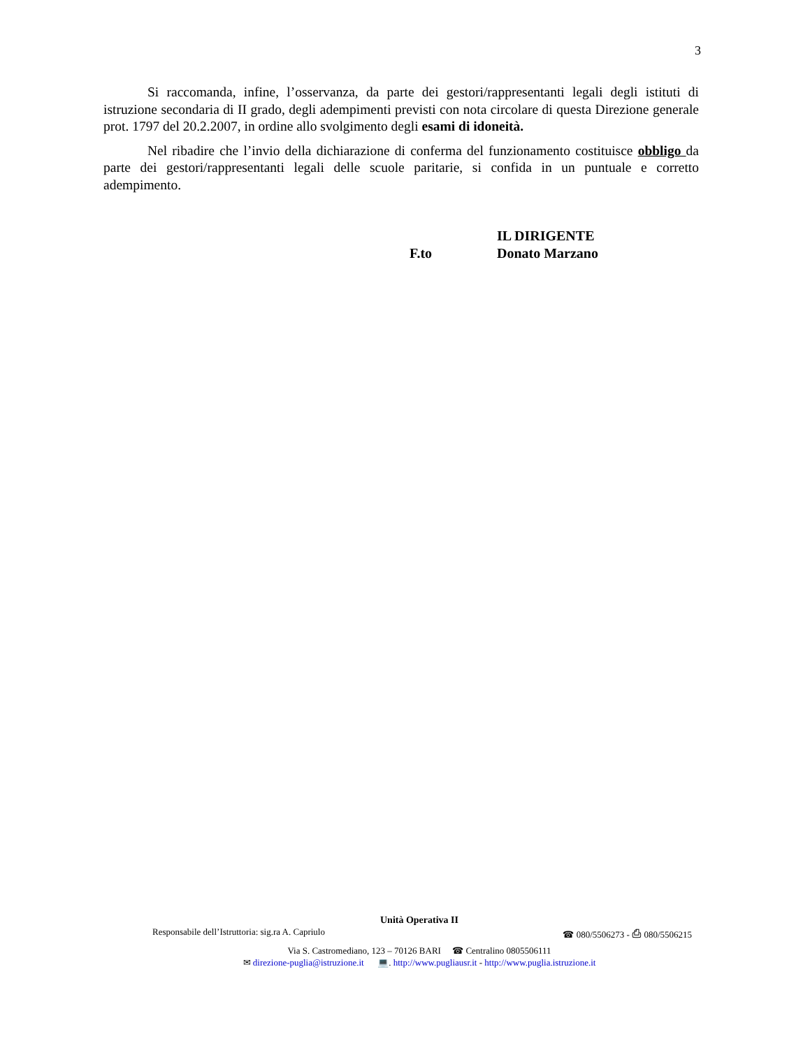3
Si raccomanda, infine, l’osservanza, da parte dei gestori/rappresentanti legali degli istituti di istruzione secondaria di II grado, degli adempimenti previsti con nota circolare di questa Direzione generale prot. 1797 del 20.2.2007, in ordine allo svolgimento degli esami di idoneità.
Nel ribadire che l’invio della dichiarazione di conferma del funzionamento costituisce obbligo da parte dei gestori/rappresentanti legali delle scuole paritarie, si confida in un puntuale e corretto adempimento.
IL DIRIGENTE
F.to Donato Marzano
Unità Operativa II
Responsabile dell’Istruttoria: sig.ra A. Capriulo ☎ 080/5506273 - ⎙ 080/5506215
Via S. Castromediano, 123 – 70126 BARI ☎ Centralino 0805506111
✉ direzione-puglia@istruzione.it 💻. http://www.pugliausr.it - http://www.puglia.istruzione.it